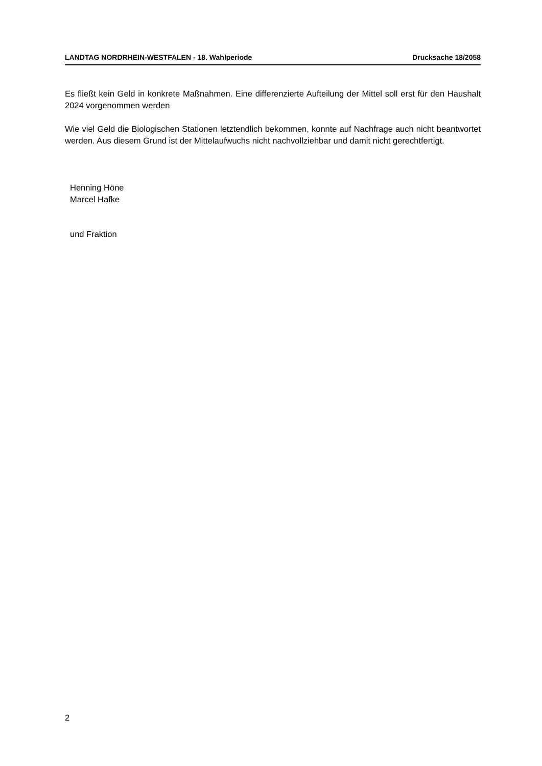LANDTAG NORDRHEIN-WESTFALEN - 18. Wahlperiode Drucksache 18/2058
Es fließt kein Geld in konkrete Maßnahmen. Eine differenzierte Aufteilung der Mittel soll erst für den Haushalt 2024 vorgenommen werden
Wie viel Geld die Biologischen Stationen letztendlich bekommen, konnte auf Nachfrage auch nicht beantwortet werden. Aus diesem Grund ist der Mittelaufwuchs nicht nachvollziehbar und damit nicht gerechtfertigt.
Henning Höne
Marcel Hafke
und Fraktion
2